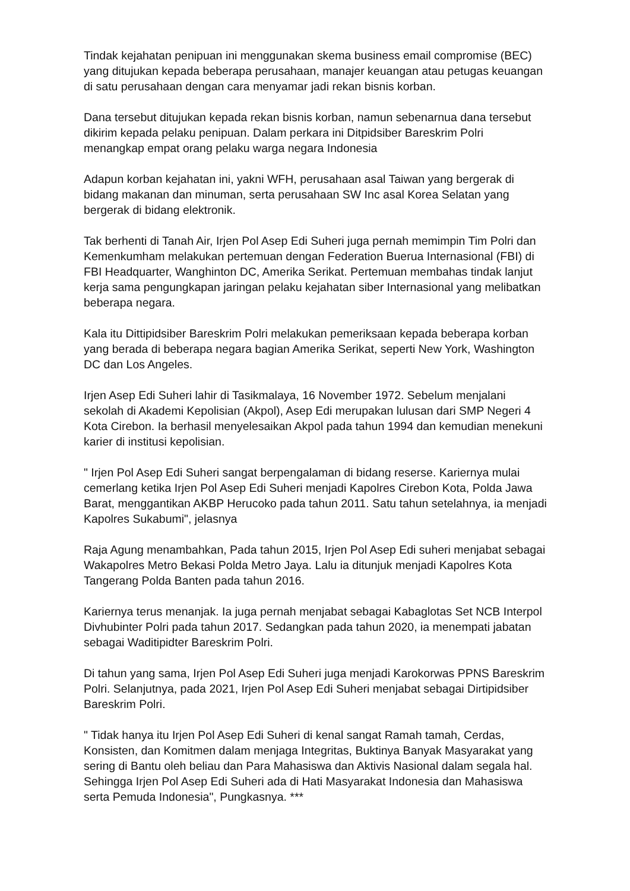Tindak kejahatan penipuan ini menggunakan skema business email compromise (BEC) yang ditujukan kepada beberapa perusahaan, manajer keuangan atau petugas keuangan di satu perusahaan dengan cara menyamar jadi rekan bisnis korban.
Dana tersebut ditujukan kepada rekan bisnis korban, namun sebenarnua dana tersebut dikirim kepada pelaku penipuan. Dalam perkara ini Ditpidsiber Bareskrim Polri menangkap empat orang pelaku warga negara Indonesia
Adapun korban kejahatan ini, yakni WFH, perusahaan asal Taiwan yang bergerak di bidang makanan dan minuman, serta perusahaan SW Inc asal Korea Selatan yang bergerak di bidang elektronik.
Tak berhenti di Tanah Air, Irjen Pol Asep Edi Suheri juga pernah memimpin Tim Polri dan Kemenkumham melakukan pertemuan dengan Federation Buerua Internasional (FBI) di FBI Headquarter, Wanghinton DC, Amerika Serikat. Pertemuan membahas tindak lanjut kerja sama pengungkapan jaringan pelaku kejahatan siber Internasional yang melibatkan beberapa negara.
Kala itu Dittipidsiber Bareskrim Polri melakukan pemeriksaan kepada beberapa korban yang berada di beberapa negara bagian Amerika Serikat, seperti New York, Washington DC dan Los Angeles.
Irjen Asep Edi Suheri lahir di Tasikmalaya, 16 November 1972. Sebelum menjalani sekolah di Akademi Kepolisian (Akpol), Asep Edi merupakan lulusan dari SMP Negeri 4 Kota Cirebon. Ia berhasil menyelesaikan Akpol pada tahun 1994 dan kemudian menekuni karier di institusi kepolisian.
" Irjen Pol Asep Edi Suheri sangat berpengalaman di bidang reserse. Kariernya mulai cemerlang ketika Irjen Pol Asep Edi Suheri menjadi Kapolres Cirebon Kota, Polda Jawa Barat, menggantikan AKBP Herucoko pada tahun 2011. Satu tahun setelahnya, ia menjadi Kapolres Sukabumi", jelasnya
Raja Agung menambahkan, Pada tahun 2015, Irjen Pol Asep Edi suheri menjabat sebagai Wakapolres Metro Bekasi Polda Metro Jaya. Lalu ia ditunjuk menjadi Kapolres Kota Tangerang Polda Banten pada tahun 2016.
Kariernya terus menanjak. Ia juga pernah menjabat sebagai Kabaglotas Set NCB Interpol Divhubinter Polri pada tahun 2017. Sedangkan pada tahun 2020, ia menempati jabatan sebagai Waditipidter Bareskrim Polri.
Di tahun yang sama, Irjen Pol Asep Edi Suheri juga menjadi Karokorwas PPNS Bareskrim Polri. Selanjutnya, pada 2021, Irjen Pol Asep Edi Suheri menjabat sebagai Dirtipidsiber Bareskrim Polri.
" Tidak hanya itu Irjen Pol Asep Edi Suheri di kenal sangat Ramah tamah, Cerdas, Konsisten, dan Komitmen dalam menjaga Integritas, Buktinya Banyak Masyarakat yang sering di Bantu oleh beliau dan Para Mahasiswa dan Aktivis Nasional dalam segala hal. Sehingga Irjen Pol Asep Edi Suheri ada di Hati Masyarakat Indonesia dan Mahasiswa serta Pemuda Indonesia", Pungkasnya. ***